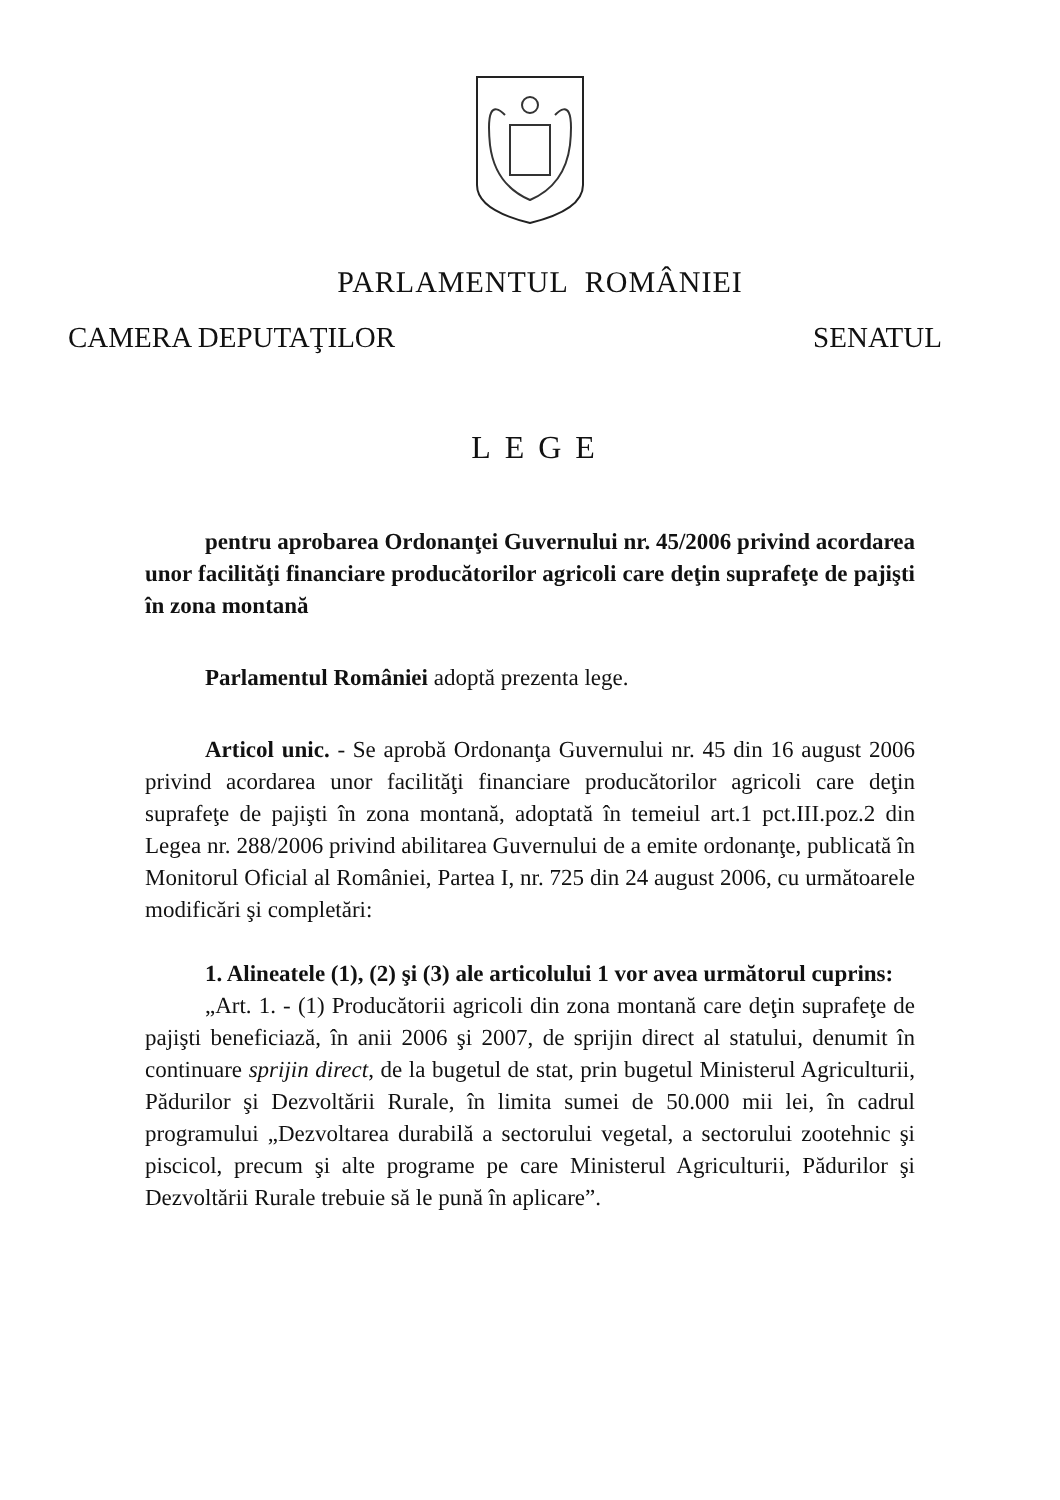PARLAMENTUL ROMÂNIEI
CAMERA DEPUTAŢILOR SENATUL
LEGE
pentru aprobarea Ordonanţei Guvernului nr. 45/2006 privind acordarea unor facilităţi financiare producătorilor agricoli care deţin suprafeţe de pajişti în zona montană
Parlamentul României adoptă prezenta lege.
Articol unic. - Se aprobă Ordonanţa Guvernului nr. 45 din 16 august 2006 privind acordarea unor facilităţi financiare producătorilor agricoli care deţin suprafeţe de pajişti în zona montană, adoptată în temeiul art.1 pct.III.poz.2 din Legea nr. 288/2006 privind abilitarea Guvernului de a emite ordonanţe, publicată în Monitorul Oficial al României, Partea I, nr. 725 din 24 august 2006, cu următoarele modificări şi completări:
1. Alineatele (1), (2) şi (3) ale articolului 1 vor avea următorul cuprins:
„Art. 1. - (1) Producătorii agricoli din zona montană care deţin suprafeţe de pajişti beneficiază, în anii 2006 şi 2007, de sprijin direct al statului, denumit în continuare sprijin direct, de la bugetul de stat, prin bugetul Ministerul Agriculturii, Pădurilor şi Dezvoltării Rurale, în limita sumei de 50.000 mii lei, în cadrul programului „Dezvoltarea durabilă a sectorului vegetal, a sectorului zootehnic şi piscicol, precum şi alte programe pe care Ministerul Agriculturii, Pădurilor şi Dezvoltării Rurale trebuie să le pună în aplicare”.